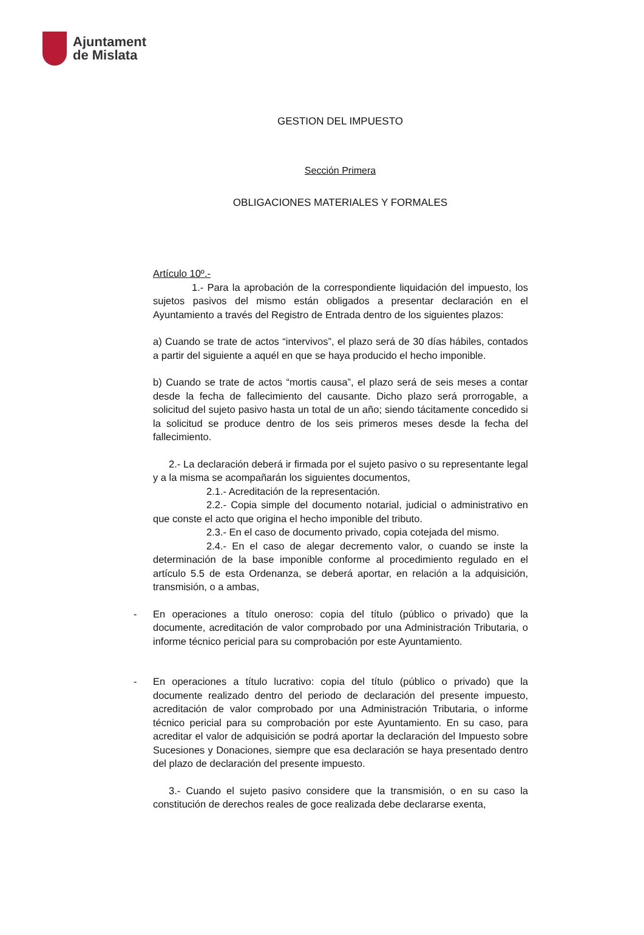Ajuntament
de Mislata
GESTION DEL IMPUESTO
Sección Primera
OBLIGACIONES MATERIALES Y FORMALES
Artículo 10º.-
1.- Para la aprobación de la correspondiente liquidación del impuesto, los sujetos pasivos del mismo están obligados a presentar declaración en el Ayuntamiento a través del Registro de Entrada dentro de los siguientes plazos:
a) Cuando se trate de actos “intervivos”, el plazo será de 30 días hábiles, contados a partir del siguiente a aquél en que se haya producido el hecho imponible.
b) Cuando se trate de actos “mortis causa”, el plazo será de seis meses a contar desde la fecha de fallecimiento del causante. Dicho plazo será prorrogable, a solicitud del sujeto pasivo hasta un total de un año; siendo tácitamente concedido si la solicitud se produce dentro de los seis primeros meses desde la fecha del fallecimiento.
2.- La declaración deberá ir firmada por el sujeto pasivo o su representante legal y a la misma se acompañarán los siguientes documentos,
2.1.- Acreditación de la representación.
2.2.- Copia simple del documento notarial, judicial o administrativo en que conste el acto que origina el hecho imponible del tributo.
2.3.- En el caso de documento privado, copia cotejada del mismo.
2.4.- En el caso de alegar decremento valor, o cuando se inste la determinación de la base imponible conforme al procedimiento regulado en el artículo 5.5 de esta Ordenanza, se deberá aportar, en relación a la adquisición, transmisión, o a ambas,
- En operaciones a título oneroso: copia del título (público o privado) que la documente, acreditación de valor comprobado por una Administración Tributaria, o informe técnico pericial para su comprobación por este Ayuntamiento.
- En operaciones a título lucrativo: copia del título (público o privado) que la documente realizado dentro del periodo de declaración del presente impuesto, acreditación de valor comprobado por una Administración Tributaria, o informe técnico pericial para su comprobación por este Ayuntamiento. En su caso, para acreditar el valor de adquisición se podrá aportar la declaración del Impuesto sobre Sucesiones y Donaciones, siempre que esa declaración se haya presentado dentro del plazo de declaración del presente impuesto.
3.- Cuando el sujeto pasivo considere que la transmisión, o en su caso la constitución de derechos reales de goce realizada debe declararse exenta,